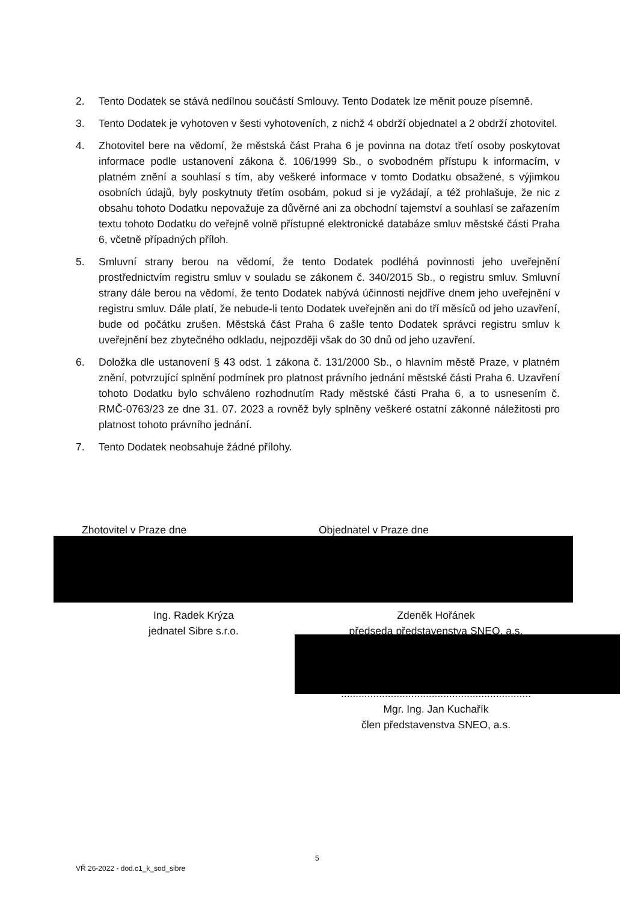2. Tento Dodatek se stává nedílnou součástí Smlouvy. Tento Dodatek lze měnit pouze písemně.
3. Tento Dodatek je vyhotoven v šesti vyhotoveních, z nichž 4 obdrží objednatel a 2 obdrží zhotovitel.
4. Zhotovitel bere na vědomí, že městská část Praha 6 je povinna na dotaz třetí osoby poskytovat informace podle ustanovení zákona č. 106/1999 Sb., o svobodném přístupu k informacím, v platném znění a souhlasí s tím, aby veškeré informace v tomto Dodatku obsažené, s výjimkou osobních údajů, byly poskytnuty třetím osobám, pokud si je vyžádají, a též prohlašuje, že nic z obsahu tohoto Dodatku nepovažuje za důvěrné ani za obchodní tajemství a souhlasí se zařazením textu tohoto Dodatku do veřejně volně přístupné elektronické databáze smluv městské části Praha 6, včetně případných příloh.
5. Smluvní strany berou na vědomí, že tento Dodatek podléhá povinnosti jeho uveřejnění prostřednictvím registru smluv v souladu se zákonem č. 340/2015 Sb., o registru smluv. Smluvní strany dále berou na vědomí, že tento Dodatek nabývá účinnosti nejdříve dnem jeho uveřejnění v registru smluv. Dále platí, že nebude-li tento Dodatek uveřejněn ani do tří měsíců od jeho uzavření, bude od počátku zrušen. Městská část Praha 6 zašle tento Dodatek správci registru smluv k uveřejnění bez zbytečného odkladu, nejpozději však do 30 dnů od jeho uzavření.
6. Doložka dle ustanovení § 43 odst. 1 zákona č. 131/2000 Sb., o hlavním městě Praze, v platném znění, potvrzující splnění podmínek pro platnost právního jednání městské části Praha 6. Uzavření tohoto Dodatku bylo schváleno rozhodnutím Rady městské části Praha 6, a to usnesením č. RMČ-0763/23 ze dne 31. 07. 2023 a rovněž byly splněny veškeré ostatní zákonné náležitosti pro platnost tohoto právního jednání.
7. Tento Dodatek neobsahuje žádné přílohy.
Zhotovitel v Praze dne Objednatel v Praze dne
Ing. Radek Krýza
jednatel Sibre s.r.o.
Zdeněk Hořánek
předseda představenstva SNEO, a.s.
.................................................................
Mgr. Ing. Jan Kuchařík
člen představenstva SNEO, a.s.
5
VŘ 26-2022 - dod.c1_k_sod_sibre